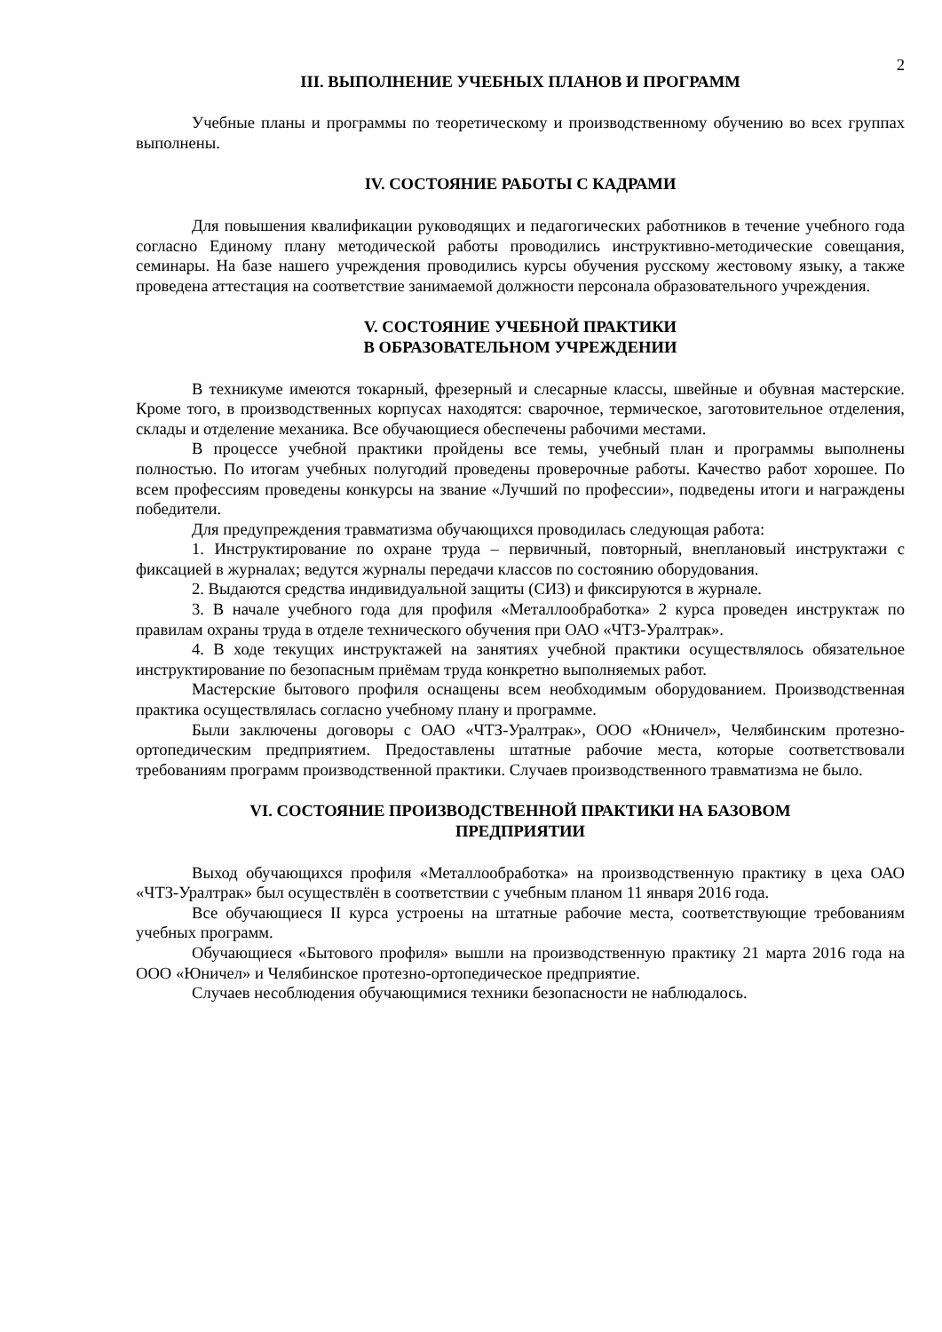2
III. ВЫПОЛНЕНИЕ УЧЕБНЫХ ПЛАНОВ И ПРОГРАММ
Учебные планы и программы по теоретическому и производственному обучению во всех группах выполнены.
IV. СОСТОЯНИЕ РАБОТЫ С КАДРАМИ
Для повышения квалификации руководящих и педагогических работников в течение учебного года согласно Единому плану методической работы проводились инструктивно-методические совещания, семинары. На базе нашего учреждения проводились курсы обучения русскому жестовому языку, а также проведена аттестация на соответствие занимаемой должности персонала образовательного учреждения.
V. СОСТОЯНИЕ УЧЕБНОЙ ПРАКТИКИ
В ОБРАЗОВАТЕЛЬНОМ УЧРЕЖДЕНИИ
В техникуме имеются токарный, фрезерный и слесарные классы, швейные и обувная мастерские. Кроме того, в производственных корпусах находятся: сварочное, термическое, заготовительное отделения, склады и отделение механика. Все обучающиеся обеспечены рабочими местами.
В процессе учебной практики пройдены все темы, учебный план и программы выполнены полностью. По итогам учебных полугодий проведены проверочные работы. Качество работ хорошее. По всем профессиям проведены конкурсы на звание «Лучший по профессии», подведены итоги и награждены победители.
Для предупреждения травматизма обучающихся проводилась следующая работа:
1. Инструктирование по охране труда – первичный, повторный, внеплановый инструктажи с фиксацией в журналах; ведутся журналы передачи классов по состоянию оборудования.
2. Выдаются средства индивидуальной защиты (СИЗ) и фиксируются в журнале.
3. В начале учебного года для профиля «Металлообработка» 2 курса проведен инструктаж по правилам охраны труда в отделе технического обучения при ОАО «ЧТЗ-Уралтрак».
4. В ходе текущих инструктажей на занятиях учебной практики осуществлялось обязательное инструктирование по безопасным приёмам труда конкретно выполняемых работ.
Мастерские бытового профиля оснащены всем необходимым оборудованием. Производственная практика осуществлялась согласно учебному плану и программе.
Были заключены договоры с ОАО «ЧТЗ-Уралтрак», ООО «Юничел», Челябинским протезно-ортопедическим предприятием. Предоставлены штатные рабочие места, которые соответствовали требованиям программ производственной практики. Случаев производственного травматизма не было.
VI. СОСТОЯНИЕ ПРОИЗВОДСТВЕННОЙ ПРАКТИКИ НА БАЗОВОМ
ПРЕДПРИЯТИИ
Выход обучающихся профиля «Металлообработка» на производственную практику в цеха ОАО «ЧТЗ-Уралтрак» был осуществлён в соответствии с учебным планом 11 января 2016 года.
Все обучающиеся II курса устроены на штатные рабочие места, соответствующие требованиям учебных программ.
Обучающиеся «Бытового профиля» вышли на производственную практику 21 марта 2016 года на ООО «Юничел» и Челябинское протезно-ортопедическое предприятие.
Случаев несоблюдения обучающимися техники безопасности не наблюдалось.